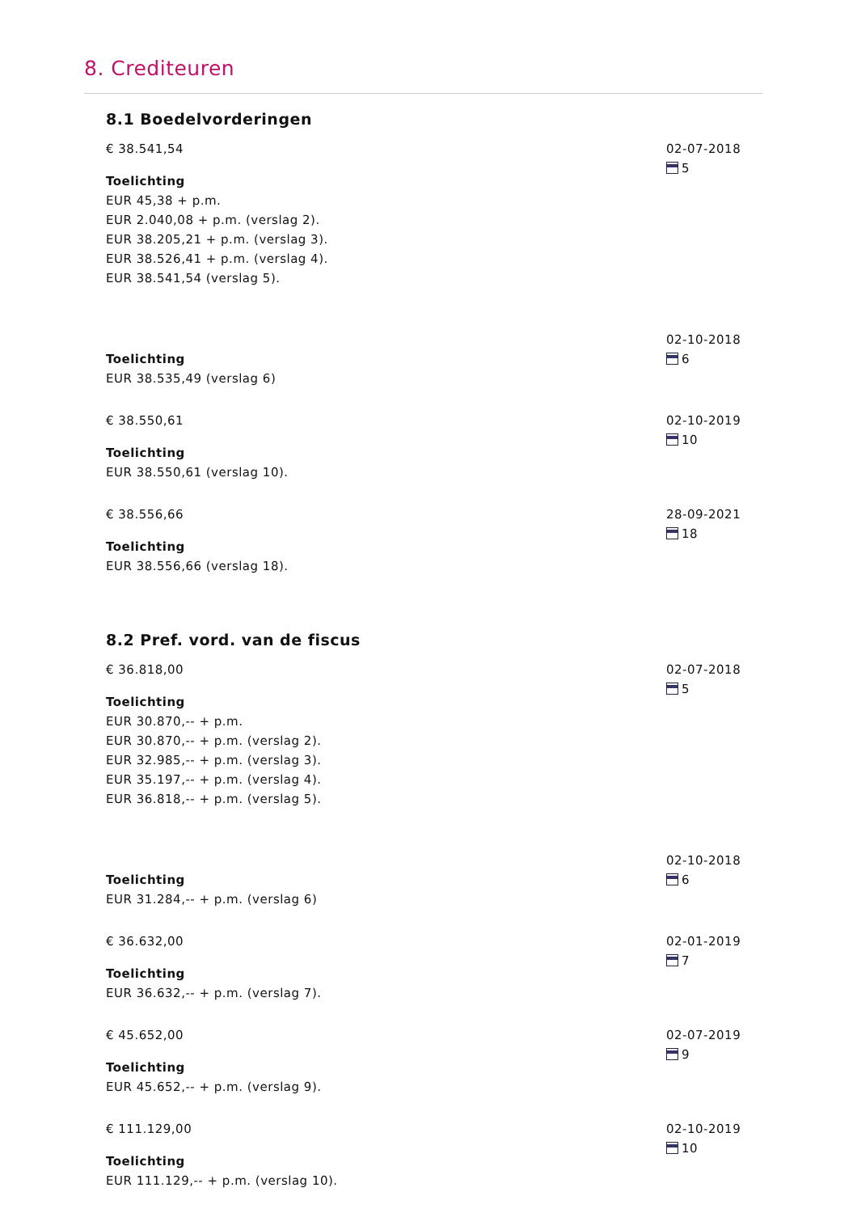8. Crediteuren
8.1 Boedelvorderingen
€ 38.541,54
Toelichting
EUR 45,38 + p.m.
EUR 2.040,08 + p.m. (verslag 2).
EUR 38.205,21 + p.m. (verslag 3).
EUR 38.526,41 + p.m. (verslag 4).
EUR 38.541,54 (verslag 5).
02-07-2018
5
Toelichting
EUR 38.535,49 (verslag 6)
02-10-2018
6
€ 38.550,61
Toelichting
EUR 38.550,61 (verslag 10).
02-10-2019
10
€ 38.556,66
Toelichting
EUR 38.556,66 (verslag 18).
28-09-2021
18
8.2 Pref. vord. van de fiscus
€ 36.818,00
Toelichting
EUR 30.870,-- + p.m.
EUR 30.870,-- + p.m. (verslag 2).
EUR 32.985,-- + p.m. (verslag 3).
EUR 35.197,-- + p.m. (verslag 4).
EUR 36.818,-- + p.m. (verslag 5).
02-07-2018
5
Toelichting
EUR 31.284,-- + p.m. (verslag 6)
02-10-2018
6
€ 36.632,00
Toelichting
EUR 36.632,-- + p.m. (verslag 7).
02-01-2019
7
€ 45.652,00
Toelichting
EUR 45.652,-- + p.m. (verslag 9).
02-07-2019
9
€ 111.129,00
Toelichting
EUR 111.129,-- + p.m. (verslag 10).
02-10-2019
10